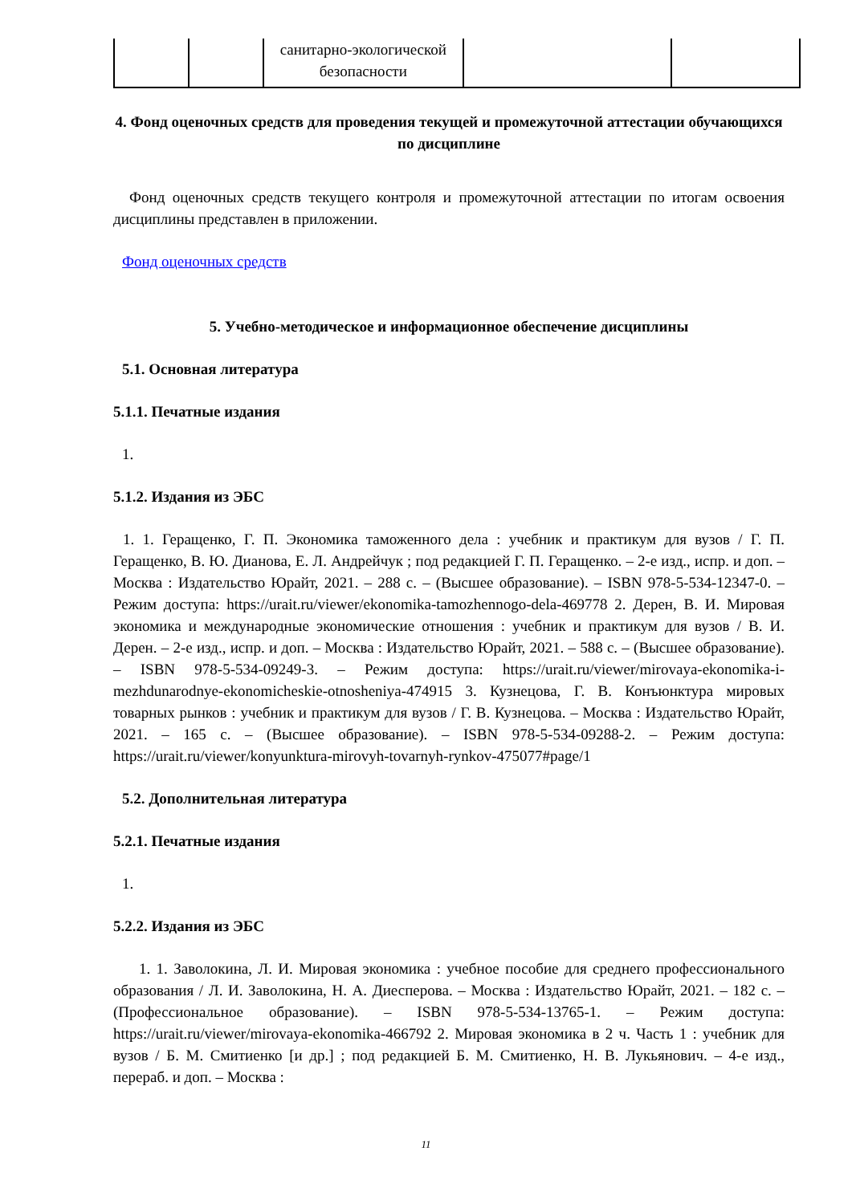| | | санитарно-экологической безопасности | | |
4. Фонд оценочных средств для проведения текущей и промежуточной аттестации обучающихся по дисциплине
Фонд оценочных средств текущего контроля и промежуточной аттестации по итогам освоения дисциплины представлен в приложении.
Фонд оценочных средств
5. Учебно-методическое и информационное обеспечение дисциплины
5.1. Основная литература
5.1.1. Печатные издания
1.
5.1.2. Издания из ЭБС
1. 1. Геращенко, Г. П. Экономика таможенного дела : учебник и практикум для вузов / Г. П. Геращенко, В. Ю. Дианова, Е. Л. Андрейчук ; под редакцией Г. П. Геращенко. – 2-е изд., испр. и доп. – Москва : Издательство Юрайт, 2021. – 288 с. – (Высшее образование). – ISBN 978-5-534-12347-0. – Режим доступа: https://urait.ru/viewer/ekonomika-tamozhennogo-dela-469778 2. Дерен, В. И. Мировая экономика и международные экономические отношения : учебник и практикум для вузов / В. И. Дерен. – 2-е изд., испр. и доп. – Москва : Издательство Юрайт, 2021. – 588 с. – (Высшее образование). – ISBN 978-5-534-09249-3. – Режим доступа: https://urait.ru/viewer/mirovaya-ekonomika-i-mezhdunarodnye-ekonomicheskie-otnosheniya-474915 3. Кузнецова, Г. В. Конъюнктура мировых товарных рынков : учебник и практикум для вузов / Г. В. Кузнецова. – Москва : Издательство Юрайт, 2021. – 165 с. – (Высшее образование). – ISBN 978-5-534-09288-2. – Режим доступа: https://urait.ru/viewer/konyunktura-mirovyh-tovarnyh-rynkov-475077#page/1
5.2. Дополнительная литература
5.2.1. Печатные издания
1.
5.2.2. Издания из ЭБС
1. 1. Заволокина, Л. И. Мировая экономика : учебное пособие для среднего профессионального образования / Л. И. Заволокина, Н. А. Диесперова. – Москва : Издательство Юрайт, 2021. – 182 с. – (Профессиональное образование). – ISBN 978-5-534-13765-1. – Режим доступа: https://urait.ru/viewer/mirovaya-ekonomika-466792 2. Мировая экономика в 2 ч. Часть 1 : учебник для вузов / Б. М. Смитиенко [и др.] ; под редакцией Б. М. Смитиенко, Н. В. Лукьянович. – 4-е изд., перераб. и доп. – Москва :
11